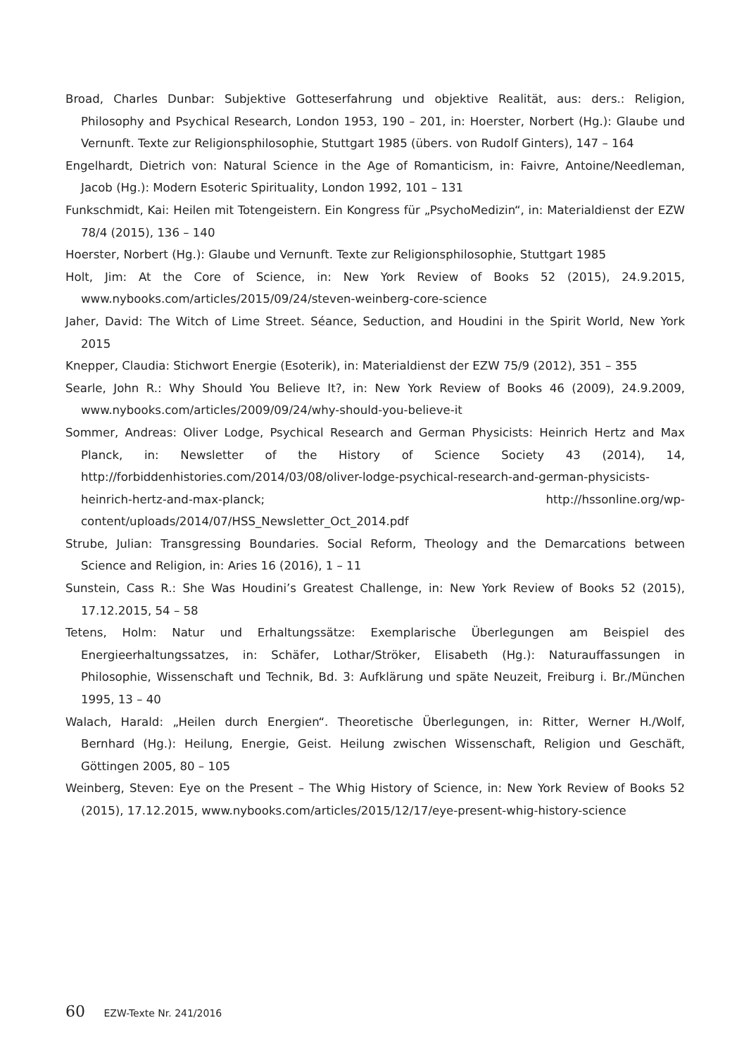Broad, Charles Dunbar: Subjektive Gotteserfahrung und objektive Realität, aus: ders.: Religion, Philosophy and Psychical Research, London 1953, 190 – 201, in: Hoerster, Norbert (Hg.): Glaube und Vernunft. Texte zur Religionsphilosophie, Stuttgart 1985 (übers. von Rudolf Ginters), 147 – 164
Engelhardt, Dietrich von: Natural Science in the Age of Romanticism, in: Faivre, Antoine/Needleman, Jacob (Hg.): Modern Esoteric Spirituality, London 1992, 101 – 131
Funkschmidt, Kai: Heilen mit Totengeistern. Ein Kongress für „PsychoMedizin“, in: Materialdienst der EZW 78/4 (2015), 136 – 140
Hoerster, Norbert (Hg.): Glaube und Vernunft. Texte zur Religionsphilosophie, Stuttgart 1985
Holt, Jim: At the Core of Science, in: New York Review of Books 52 (2015), 24.9.2015, www.nybooks.com/articles/2015/09/24/steven-weinberg-core-science
Jaher, David: The Witch of Lime Street. Séance, Seduction, and Houdini in the Spirit World, New York 2015
Knepper, Claudia: Stichwort Energie (Esoterik), in: Materialdienst der EZW 75/9 (2012), 351 – 355
Searle, John R.: Why Should You Believe It?, in: New York Review of Books 46 (2009), 24.9.2009, www.nybooks.com/articles/2009/09/24/why-should-you-believe-it
Sommer, Andreas: Oliver Lodge, Psychical Research and German Physicists: Heinrich Hertz and Max Planck, in: Newsletter of the History of Science Society 43 (2014), 14, http://forbiddenhistories.com/2014/03/08/oliver-lodge-psychical-research-and-german-physicists-heinrich-hertz-and-max-planck; http://hssonline.org/wp-content/uploads/2014/07/HSS_Newsletter_Oct_2014.pdf
Strube, Julian: Transgressing Boundaries. Social Reform, Theology and the Demarcations between Science and Religion, in: Aries 16 (2016), 1 – 11
Sunstein, Cass R.: She Was Houdini’s Greatest Challenge, in: New York Review of Books 52 (2015), 17.12.2015, 54 – 58
Tetens, Holm: Natur und Erhaltungssätze: Exemplarische Überlegungen am Beispiel des Energieerhaltungssatzes, in: Schäfer, Lothar/Ströker, Elisabeth (Hg.): Naturauffassungen in Philosophie, Wissenschaft und Technik, Bd. 3: Aufklärung und späte Neuzeit, Freiburg i. Br./München 1995, 13 – 40
Walach, Harald: „Heilen durch Energien“. Theoretische Überlegungen, in: Ritter, Werner H./Wolf, Bernhard (Hg.): Heilung, Energie, Geist. Heilung zwischen Wissenschaft, Religion und Geschäft, Göttingen 2005, 80 – 105
Weinberg, Steven: Eye on the Present – The Whig History of Science, in: New York Review of Books 52 (2015), 17.12.2015, www.nybooks.com/articles/2015/12/17/eye-present-whig-history-science
60 EZW-Texte Nr. 241/2016